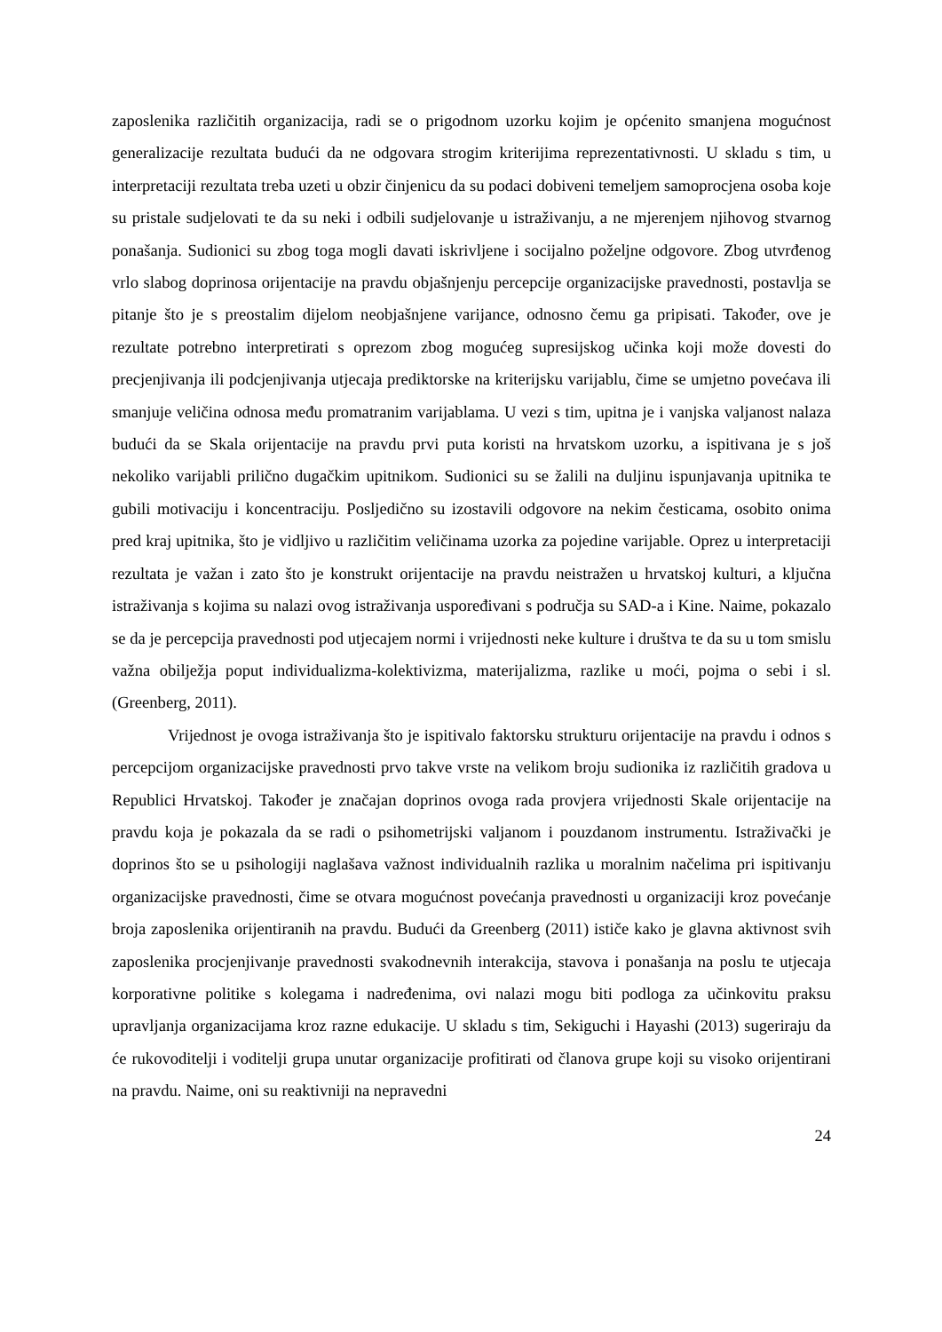zaposlenika različitih organizacija, radi se o prigodnom uzorku kojim je općenito smanjena mogućnost generalizacije rezultata budući da ne odgovara strogim kriterijima reprezentativnosti. U skladu s tim, u interpretaciji rezultata treba uzeti u obzir činjenicu da su podaci dobiveni temeljem samoprocjena osoba koje su pristale sudjelovati te da su neki i odbili sudjelovanje u istraživanju, a ne mjerenjem njihovog stvarnog ponašanja. Sudionici su zbog toga mogli davati iskrivljene i socijalno poželjne odgovore. Zbog utvrđenog vrlo slabog doprinosa orijentacije na pravdu objašnjenju percepcije organizacijske pravednosti, postavlja se pitanje što je s preostalim dijelom neobjašnjene varijance, odnosno čemu ga pripisati. Također, ove je rezultate potrebno interpretirati s oprezom zbog mogućeg supresijskog učinka koji može dovesti do precjenjivanja ili podcjenjivanja utjecaja prediktorske na kriterijsku varijablu, čime se umjetno povećava ili smanjuje veličina odnosa među promatranim varijablama. U vezi s tim, upitna je i vanjska valjanost nalaza budući da se Skala orijentacije na pravdu prvi puta koristi na hrvatskom uzorku, a ispitivana je s još nekoliko varijabli prilično dugačkim upitnikom. Sudionici su se žalili na duljinu ispunjavanja upitnika te gubili motivaciju i koncentraciju. Posljedično su izostavili odgovore na nekim česticama, osobito onima pred kraj upitnika, što je vidljivo u različitim veličinama uzorka za pojedine varijable. Oprez u interpretaciji rezultata je važan i zato što je konstrukt orijentacije na pravdu neistražen u hrvatskoj kulturi, a ključna istraživanja s kojima su nalazi ovog istraživanja uspoređivani s područja su SAD-a i Kine. Naime, pokazalo se da je percepcija pravednosti pod utjecajem normi i vrijednosti neke kulture i društva te da su u tom smislu važna obilježja poput individualizma-kolektivizma, materijalizma, razlike u moći, pojma o sebi i sl. (Greenberg, 2011).
Vrijednost je ovoga istraživanja što je ispitivalo faktorsku strukturu orijentacije na pravdu i odnos s percepcijom organizacijske pravednosti prvo takve vrste na velikom broju sudionika iz različitih gradova u Republici Hrvatskoj. Također je značajan doprinos ovoga rada provjera vrijednosti Skale orijentacije na pravdu koja je pokazala da se radi o psihometrijski valjanom i pouzdanom instrumentu. Istraživački je doprinos što se u psihologiji naglašava važnost individualnih razlika u moralnim načelima pri ispitivanju organizacijske pravednosti, čime se otvara mogućnost povećanja pravednosti u organizaciji kroz povećanje broja zaposlenika orijentiranih na pravdu. Budući da Greenberg (2011) ističe kako je glavna aktivnost svih zaposlenika procjenjivanje pravednosti svakodnevnih interakcija, stavova i ponašanja na poslu te utjecaja korporativne politike s kolegama i nadređenima, ovi nalazi mogu biti podloga za učinkovitu praksu upravljanja organizacijama kroz razne edukacije. U skladu s tim, Sekiguchi i Hayashi (2013) sugeriraju da će rukovoditelji i voditelji grupa unutar organizacije profitirati od članova grupe koji su visoko orijentirani na pravdu. Naime, oni su reaktivniji na nepravedni
24